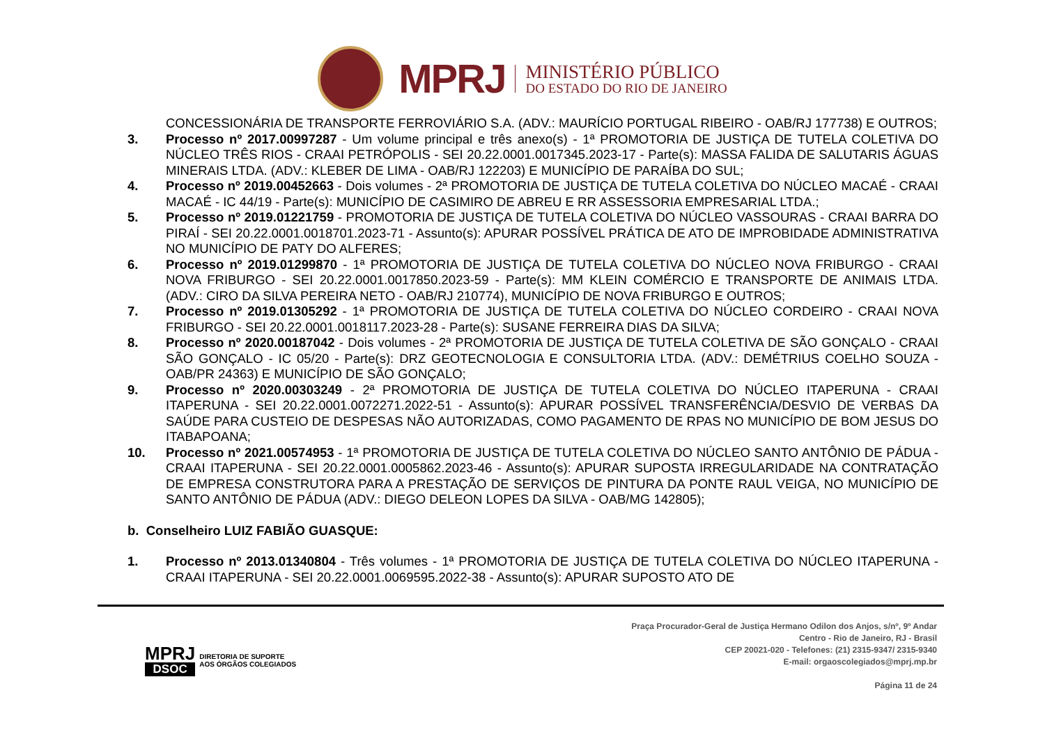MPRJ
MINISTÉRIO PÚBLICO
DO ESTADO DO RIO DE JANEIRO
CONCESSIONÁRIA DE TRANSPORTE FERROVIÁRIO S.A. (ADV.: MAURÍCIO PORTUGAL RIBEIRO - OAB/RJ 177738) E OUTROS;
3. Processo nº 2017.00997287 - Um volume principal e três anexo(s) - 1ª PROMOTORIA DE JUSTIÇA DE TUTELA COLETIVA DO NÚCLEO TRÊS RIOS - CRAAI PETRÓPOLIS - SEI 20.22.0001.0017345.2023-17 - Parte(s): MASSA FALIDA DE SALUTARIS ÁGUAS MINERAIS LTDA. (ADV.: KLEBER DE LIMA - OAB/RJ 122203) E MUNICÍPIO DE PARAÍBA DO SUL;
4. Processo nº 2019.00452663 - Dois volumes - 2ª PROMOTORIA DE JUSTIÇA DE TUTELA COLETIVA DO NÚCLEO MACAÉ - CRAAI MACAÉ - IC 44/19 - Parte(s): MUNICÍPIO DE CASIMIRO DE ABREU E RR ASSESSORIA EMPRESARIAL LTDA.;
5. Processo nº 2019.01221759 - PROMOTORIA DE JUSTIÇA DE TUTELA COLETIVA DO NÚCLEO VASSOURAS - CRAAI BARRA DO PIRAÍ - SEI 20.22.0001.0018701.2023-71 - Assunto(s): APURAR POSSÍVEL PRÁTICA DE ATO DE IMPROBIDADE ADMINISTRATIVA NO MUNICÍPIO DE PATY DO ALFERES;
6. Processo nº 2019.01299870 - 1ª PROMOTORIA DE JUSTIÇA DE TUTELA COLETIVA DO NÚCLEO NOVA FRIBURGO - CRAAI NOVA FRIBURGO - SEI 20.22.0001.0017850.2023-59 - Parte(s): MM KLEIN COMÉRCIO E TRANSPORTE DE ANIMAIS LTDA. (ADV.: CIRO DA SILVA PEREIRA NETO - OAB/RJ 210774), MUNICÍPIO DE NOVA FRIBURGO E OUTROS;
7. Processo nº 2019.01305292 - 1ª PROMOTORIA DE JUSTIÇA DE TUTELA COLETIVA DO NÚCLEO CORDEIRO - CRAAI NOVA FRIBURGO - SEI 20.22.0001.0018117.2023-28 - Parte(s): SUSANE FERREIRA DIAS DA SILVA;
8. Processo nº 2020.00187042 - Dois volumes - 2ª PROMOTORIA DE JUSTIÇA DE TUTELA COLETIVA DE SÃO GONÇALO - CRAAI SÃO GONÇALO - IC 05/20 - Parte(s): DRZ GEOTECNOLOGIA E CONSULTORIA LTDA. (ADV.: DEMÉTRIUS COELHO SOUZA - OAB/PR 24363) E MUNICÍPIO DE SÃO GONÇALO;
9. Processo nº 2020.00303249 - 2ª PROMOTORIA DE JUSTIÇA DE TUTELA COLETIVA DO NÚCLEO ITAPERUNA - CRAAI ITAPERUNA - SEI 20.22.0001.0072271.2022-51 - Assunto(s): APURAR POSSÍVEL TRANSFERÊNCIA/DESVIO DE VERBAS DA SAÚDE PARA CUSTEIO DE DESPESAS NÃO AUTORIZADAS, COMO PAGAMENTO DE RPAS NO MUNICÍPIO DE BOM JESUS DO ITABAPOANA;
10. Processo nº 2021.00574953 - 1ª PROMOTORIA DE JUSTIÇA DE TUTELA COLETIVA DO NÚCLEO SANTO ANTÔNIO DE PÁDUA - CRAAI ITAPERUNA - SEI 20.22.0001.0005862.2023-46 - Assunto(s): APURAR SUPOSTA IRREGULARIDADE NA CONTRATAÇÃO DE EMPRESA CONSTRUTORA PARA A PRESTAÇÃO DE SERVIÇOS DE PINTURA DA PONTE RAUL VEIGA, NO MUNICÍPIO DE SANTO ANTÔNIO DE PÁDUA (ADV.: DIEGO DELEON LOPES DA SILVA - OAB/MG 142805);
b. Conselheiro LUIZ FABIÃO GUASQUE:
1. Processo nº 2013.01340804 - Três volumes - 1ª PROMOTORIA DE JUSTIÇA DE TUTELA COLETIVA DO NÚCLEO ITAPERUNA - CRAAI ITAPERUNA - SEI 20.22.0001.0069595.2022-38 - Assunto(s): APURAR SUPOSTO ATO DE
MPRJ
DSOC
DIRETORIA DE SUPORTE
AOS ÓRGÃOS COLEGIADOS
Praça Procurador-Geral de Justiça Hermano Odilon dos Anjos, s/nº, 9º Andar
Centro - Rio de Janeiro, RJ - Brasil
CEP 20021-020 - Telefones: (21) 2315-9347/ 2315-9340
E-mail: orgaoscolegiados@mprj.mp.br
Página 11 de 24